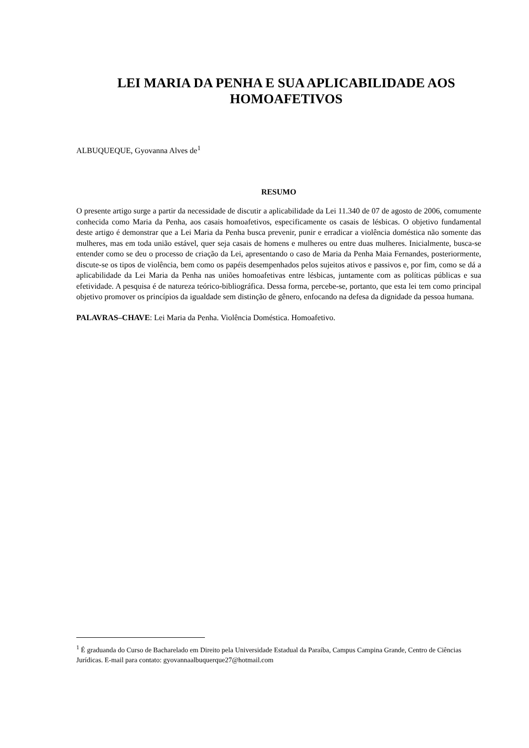LEI MARIA DA PENHA E SUA APLICABILIDADE AOS HOMOAFETIVOS
ALBUQUEQUE, Gyovanna Alves de<sup>1</sup>
RESUMO
O presente artigo surge a partir da necessidade de discutir a aplicabilidade da Lei 11.340 de 07 de agosto de 2006, comumente conhecida como Maria da Penha, aos casais homoafetivos, especificamente os casais de lésbicas. O objetivo fundamental deste artigo é demonstrar que a Lei Maria da Penha busca prevenir, punir e erradicar a violência doméstica não somente das mulheres, mas em toda união estável, quer seja casais de homens e mulheres ou entre duas mulheres. Inicialmente, busca-se entender como se deu o processo de criação da Lei, apresentando o caso de Maria da Penha Maia Fernandes, posteriormente, discute-se os tipos de violência, bem como os papéis desempenhados pelos sujeitos ativos e passivos e, por fim, como se dá a aplicabilidade da Lei Maria da Penha nas uniões homoafetivas entre lésbicas, juntamente com as políticas públicas e sua efetividade. A pesquisa é de natureza teórico-bibliográfica. Dessa forma, percebe-se, portanto, que esta lei tem como principal objetivo promover os princípios da igualdade sem distinção de gênero, enfocando na defesa da dignidade da pessoa humana.
PALAVRAS–CHAVE: Lei Maria da Penha. Violência Doméstica. Homoafetivo.
<sup>1</sup> É graduanda do Curso de Bacharelado em Direito pela Universidade Estadual da Paraíba, Campus Campina Grande, Centro de Ciências Jurídicas. E-mail para contato: gyovannaalbuquerque27@hotmail.com